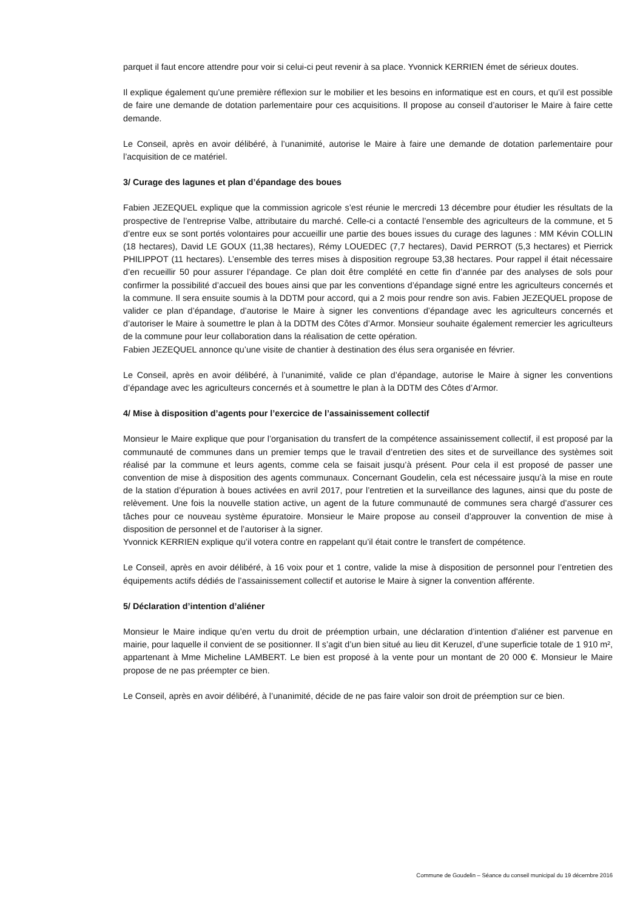parquet il faut encore attendre pour voir si celui-ci peut revenir à sa place. Yvonnick KERRIEN émet de sérieux doutes.
Il explique également qu’une première réflexion sur le mobilier et les besoins en informatique est en cours, et qu’il est possible de faire une demande de dotation parlementaire pour ces acquisitions. Il propose au conseil d’autoriser le Maire à faire cette demande.
Le Conseil, après en avoir délibéré, à l’unanimité, autorise le Maire à faire une demande de dotation parlementaire pour l’acquisition de ce matériel.
3/ Curage des lagunes et plan d’épandage des boues
Fabien JEZEQUEL explique que la commission agricole s’est réunie le mercredi 13 décembre pour étudier les résultats de la prospective de l’entreprise Valbe, attributaire du marché. Celle-ci a contacté l’ensemble des agriculteurs de la commune, et 5 d’entre eux se sont portés volontaires pour accueillir une partie des boues issues du curage des lagunes : MM Kévin COLLIN (18 hectares), David LE GOUX (11,38 hectares), Rémy LOUEDEC (7,7 hectares), David PERROT (5,3 hectares) et Pierrick PHILIPPOT (11 hectares). L’ensemble des terres mises à disposition regroupe 53,38 hectares. Pour rappel il était nécessaire d’en recueillir 50 pour assurer l’épandage. Ce plan doit être complété en cette fin d’année par des analyses de sols pour confirmer la possibilité d’accueil des boues ainsi que par les conventions d’épandage signé entre les agriculteurs concernés et la commune. Il sera ensuite soumis à la DDTM pour accord, qui a 2 mois pour rendre son avis. Fabien JEZEQUEL propose de valider ce plan d’épandage, d’autorise le Maire à signer les conventions d’épandage avec les agriculteurs concernés et d’autoriser le Maire à soumettre le plan à la DDTM des Côtes d’Armor. Monsieur souhaite également remercier les agriculteurs de la commune pour leur collaboration dans la réalisation de cette opération.
Fabien JEZEQUEL annonce qu’une visite de chantier à destination des élus sera organisée en février.
Le Conseil, après en avoir délibéré, à l’unanimité, valide ce plan d’épandage, autorise le Maire à signer les conventions d’épandage avec les agriculteurs concernés et à soumettre le plan à la DDTM des Côtes d’Armor.
4/ Mise à disposition d’agents pour l’exercice de l’assainissement collectif
Monsieur le Maire explique que pour l’organisation du transfert de la compétence assainissement collectif, il est proposé par la communauté de communes dans un premier temps que le travail d’entretien des sites et de surveillance des systèmes soit réalisé par la commune et leurs agents, comme cela se faisait jusqu’à présent. Pour cela il est proposé de passer une convention de mise à disposition des agents communaux. Concernant Goudelin, cela est nécessaire jusqu’à la mise en route de la station d’épuration à boues activées en avril 2017, pour l’entretien et la surveillance des lagunes, ainsi que du poste de relèvement. Une fois la nouvelle station active, un agent de la future communauté de communes sera chargé d’assurer ces tâches pour ce nouveau système épuratoire. Monsieur le Maire propose au conseil d’approuver la convention de mise à disposition de personnel et de l’autoriser à la signer.
Yvonnick KERRIEN explique qu’il votera contre en rappelant qu’il était contre le transfert de compétence.
Le Conseil, après en avoir délibéré, à 16 voix pour et 1 contre, valide la mise à disposition de personnel pour l’entretien des équipements actifs dédiés de l’assainissement collectif et autorise le Maire à signer la convention afférente.
5/ Déclaration d’intention d’aliéner
Monsieur le Maire indique qu’en vertu du droit de préemption urbain, une déclaration d’intention d’aliéner est parvenue en mairie, pour laquelle il convient de se positionner. Il s’agit d’un bien situé au lieu dit Keruzel, d’une superficie totale de 1 910 m², appartenant à Mme Micheline LAMBERT. Le bien est proposé à la vente pour un montant de 20 000 €. Monsieur le Maire propose de ne pas préempter ce bien.
Le Conseil, après en avoir délibéré, à l’unanimité, décide de ne pas faire valoir son droit de préemption sur ce bien.
Commune de Goudelin – Séance du conseil municipal du 19 décembre 2016